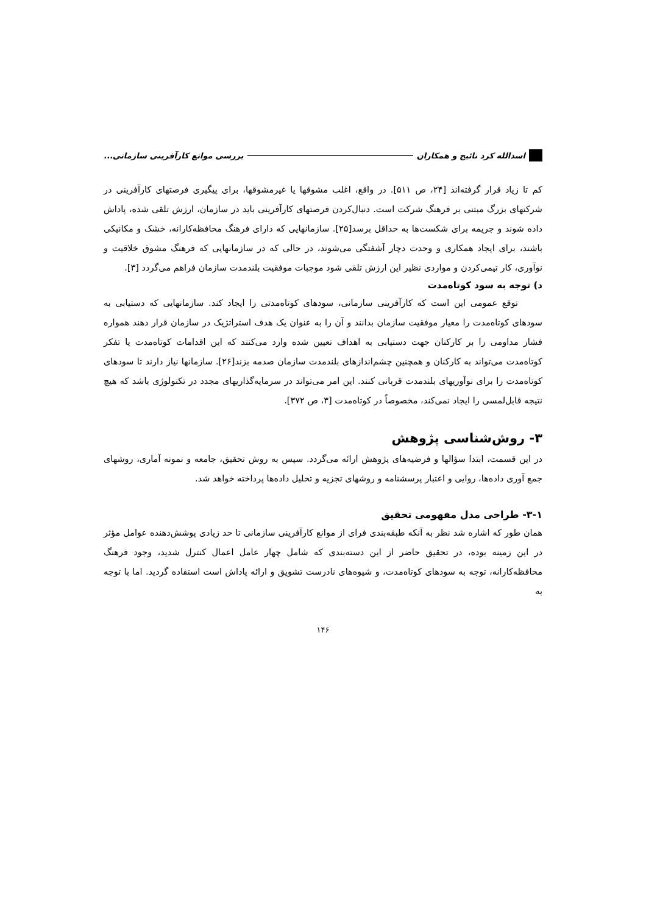اسدالله کرد نائیج و همکاران بررسی موانع کارآفرینی سازمانی...
کم تا زیاد قرار گرفته‌اند [۲۴، ص ۵۱۱]. در واقع، اغلب مشوقها یا غیرمشوقها، برای پیگیری فرصتهای کارآفرینی در شرکتهای بزرگ مبتنی بر فرهنگ شرکت است. دنبال‌کردن فرصتهای کارآفرینی باید در سازمان، ارزش تلقی شده، پاداش داده شوند و جریمه برای شکست‌ها به حداقل برسد[۲۵]. سازمانهایی که دارای فرهنگ محافظه‌کارانه، خشک و مکانیکی باشند، برای ایجاد همکاری و وحدت دچار آشفتگی می‌شوند، در حالی که در سازمانهایی که فرهنگ مشوق خلاقیت و نوآوری، کار تیمی‌کردن و مواردی نظیر این ارزش تلقی شود موجبات موفقیت بلندمدت سازمان فراهم می‌گردد [۳].
د) توجه به سود کوتاه‌مدت
توقع عمومی این است که کارآفرینی سازمانی، سودهای کوتاه‌مدتی را ایجاد کند. سازمانهایی که دستیابی به سودهای کوتاه‌مدت را معیار موفقیت سازمان بدانند و آن را به عنوان یک هدف استراتژیک در سازمان قرار دهند همواره فشار مداومی را بر کارکنان جهت دستیابی به اهداف تعیین شده وارد می‌کنند که این اقدامات کوتاه‌مدت یا تفکر کوتاه‌مدت می‌تواند به کارکنان و همچنین چشم‌اندازهای بلندمدت سازمان صدمه بزند[۲۶]. سازمانها نیاز دارند تا سودهای کوتاه‌مدت را برای نوآوریهای بلندمدت قربانی کنند. این امر می‌تواند در سرمایه‌گذاریهای مجدد در تکنولوژی باشد که هیچ نتیجه قابل‌لمسی را ایجاد نمی‌کند، مخصوصاً در کوتاه‌مدت [۳، ص ۳۷۲].
۳- روش‌شناسی پژوهش
در این قسمت، ابتدا سؤالها و فرضیه‌های پژوهش ارائه می‌گردد. سپس به روش تحقیق، جامعه و نمونه آماری، روشهای جمع آوری داده‌ها، روایی و اعتبار پرسشنامه و روشهای تجزیه و تحلیل داده‌ها پرداخته خواهد شد.
۳-۱- طراحی مدل مفهومی تحقیق
همان طور که اشاره شد نظر به آنکه طبقه‌بندی فرای از موانع کارآفرینی سازمانی تا حد زیادی پوشش‌دهنده عوامل مؤثر در این زمینه بوده، در تحقیق حاضر از این دسته‌بندی که شامل چهار عامل اعمال کنترل شدید، وجود فرهنگ محافظه‌کارانه، توجه به سودهای کوتاه‌مدت، و شیوه‌های نادرست تشویق و ارائه پاداش است استفاده گردید. اما با توجه به
۱۴۶